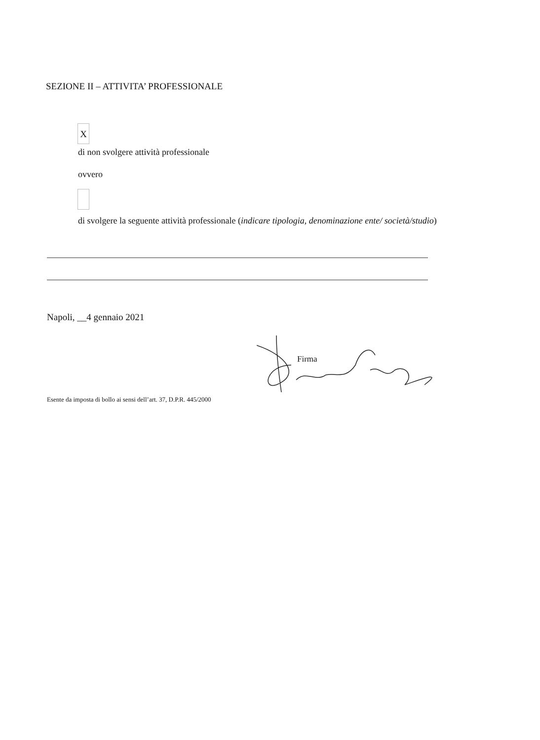SEZIONE II – ATTIVITA’ PROFESSIONALE
X
di non svolgere attività professionale
ovvero
di svolgere la seguente attività professionale (indicare tipologia, denominazione ente/ società/studio)
Napoli, __4 gennaio 2021
Firma
Esente da imposta di bollo ai sensi dell’art. 37, D.P.R. 445/2000